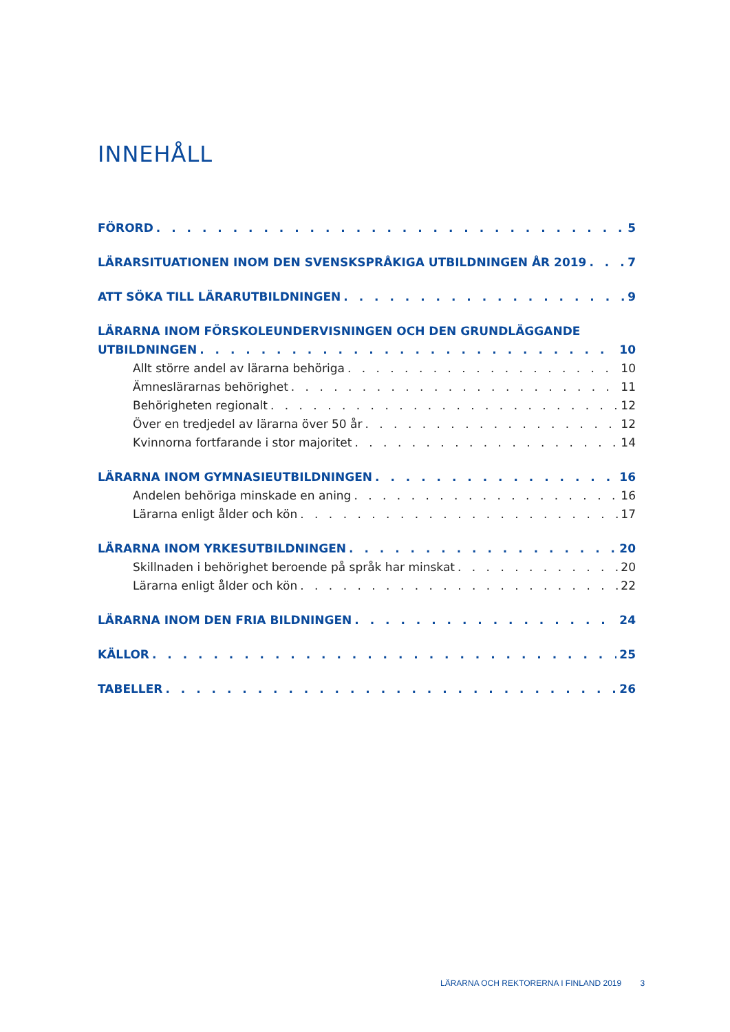INNEHÅLL
FÖRORD 5
LÄRARSITUATIONEN INOM DEN SVENSKSPRÅKIGA UTBILDNINGEN ÅR 2019 7
ATT SÖKA TILL LÄRARUTBILDNINGEN 9
LÄRARNA INOM FÖRSKOLEUNDERVISNINGEN OCH DEN GRUNDLÄGGANDE
UTBILDNINGEN 10
Allt större andel av lärarna behöriga 10
Ämneslärarnas behörighet 11
Behörigheten regionalt 12
Över en tredjedel av lärarna över 50 år 12
Kvinnorna fortfarande i stor majoritet 14
LÄRARNA INOM GYMNASIEUTBILDNINGEN 16
Andelen behöriga minskade en aning 16
Lärarna enligt ålder och kön 17
LÄRARNA INOM YRKESUTBILDNINGEN 20
Skillnaden i behörighet beroende på språk har minskat 20
Lärarna enligt ålder och kön 22
LÄRARNA INOM DEN FRIA BILDNINGEN 24
KÄLLOR 25
TABELLER 26
LÄRARNA OCH REKTORERNA I FINLAND 2019 3